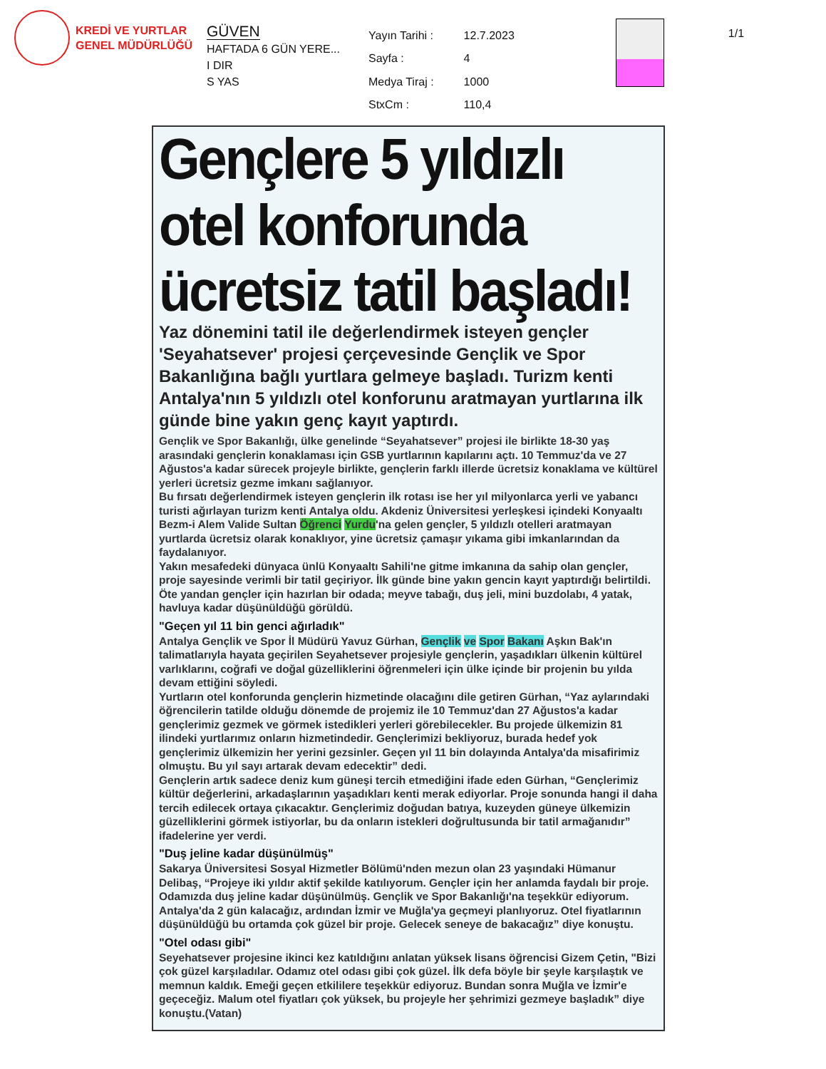KREDİ VE YURTLAR
GENEL MÜDÜRLÜĞÜ
GÜVEN
HAFTADA 6 GÜN YERE...
I DIR
S YAS
| Yayın Tarihi : | 12.7.2023 |
| Sayfa : | 4 |
| Medya Tiraj : | 1000 |
| StxCm : | 110,4 |
1/1
Gençlere 5 yıldızlı otel konforunda ücretsiz tatil başladı!
Yaz dönemini tatil ile değerlendirmek isteyen gençler 'Seyahatsever' projesi çerçevesinde Gençlik ve Spor Bakanlığına bağlı yurtlara gelmeye başladı. Turizm kenti Antalya'nın 5 yıldızlı otel konforunu aratmayan yurtlarına ilk günde bine yakın genç kayıt yaptırdı.
Gençlik ve Spor Bakanlığı, ülke genelinde “Seyahatsever” projesi ile birlikte 18-30 yaş arasındaki gençlerin konaklaması için GSB yurtlarının kapılarını açtı. 10 Temmuz'da ve 27 Ağustos'a kadar sürecek projeyle birlikte, gençlerin farklı illerde ücretsiz konaklama ve kültürel yerleri ücretsiz gezme imkanı sağlanıyor.
Bu fırsatı değerlendirmek isteyen gençlerin ilk rotası ise her yıl milyonlarca yerli ve yabancı turisti ağırlayan turizm kenti Antalya oldu. Akdeniz Üniversitesi yerleşkesi içindeki Konyaaltı Bezm-i Alem Valide Sultan Öğrenci Yurdu'na gelen gençler, 5 yıldızlı otelleri aratmayan yurtlarda ücretsiz olarak konaklıyor, yine ücretsiz çamaşır yıkama gibi imkanlarından da faydalanıyor.
Yakın mesafedeki dünyaca ünlü Konyaaltı Sahili'ne gitme imkanına da sahip olan gençler, proje sayesinde verimli bir tatil geçiriyor. İlk günde bine yakın gencin kayıt yaptırdığı belirtildi. Öte yandan gençler için hazırlan bir odada; meyve tabağı, duş jeli, mini buzdolabı, 4 yatak, havluya kadar düşünüldüğü görüldü.
"Geçen yıl 11 bin genci ağırladık"
Antalya Gençlik ve Spor İl Müdürü Yavuz Gürhan, Gençlik ve Spor Bakanı Aşkın Bak'ın talimatlarıyla hayata geçirilen Seyahetsever projesiyle gençlerin, yaşadıkları ülkenin kültürel varlıklarını, coğrafi ve doğal güzelliklerini öğrenmeleri için ülke içinde bir projenin bu yılda devam ettiğini söyledi.
Yurtların otel konforunda gençlerin hizmetinde olacağını dile getiren Gürhan, “Yaz aylarındaki öğrencilerin tatilde olduğu dönemde de projemiz ile 10 Temmuz'dan 27 Ağustos'a kadar gençlerimiz gezmek ve görmek istedikleri yerleri görebilecekler. Bu projede ülkemizin 81 ilindeki yurtlarımız onların hizmetindedir. Gençlerimizi bekliyoruz, burada hedef yok gençlerimiz ülkemizin her yerini gezsinler. Geçen yıl 11 bin dolayında Antalya'da misafirimiz olmuştu. Bu yıl sayı artarak devam edecektir” dedi.
Gençlerin artık sadece deniz kum güneşi tercih etmediğini ifade eden Gürhan, “Gençlerimiz kültür değerlerini, arkadaşlarının yaşadıkları kenti merak ediyorlar. Proje sonunda hangi il daha tercih edilecek ortaya çıkacaktır. Gençlerimiz doğudan batıya, kuzeyden güneye ülkemizin güzelliklerini görmek istiyorlar, bu da onların istekleri doğrultusunda bir tatil armağanıdır” ifadelerine yer verdi.
"Duş jeline kadar düşünülmüş"
Sakarya Üniversitesi Sosyal Hizmetler Bölümü'nden mezun olan 23 yaşındaki Hümanur Delibaş, “Projeye iki yıldır aktif şekilde katılıyorum. Gençler için her anlamda faydalı bir proje. Odamızda duş jeline kadar düşünülmüş. Gençlik ve Spor Bakanlığı'na teşekkür ediyorum. Antalya'da 2 gün kalacağız, ardından İzmir ve Muğla'ya geçmeyi planlıyoruz. Otel fiyatlarının düşünüldüğü bu ortamda çok güzel bir proje. Gelecek seneye de bakacağız” diye konuştu.
"Otel odası gibi"
Seyehatsever projesine ikinci kez katıldığını anlatan yüksek lisans öğrencisi Gizem Çetin, "Bizi çok güzel karşıladılar. Odamız otel odası gibi çok güzel. İlk defa böyle bir şeyle karşılaştık ve memnun kaldık. Emeği geçen etkililere teşekkür ediyoruz. Bundan sonra Muğla ve İzmir'e geçeceğiz. Malum otel fiyatları çok yüksek, bu projeyle her şehrimizi gezmeye başladık” diye konuştu.(Vatan)